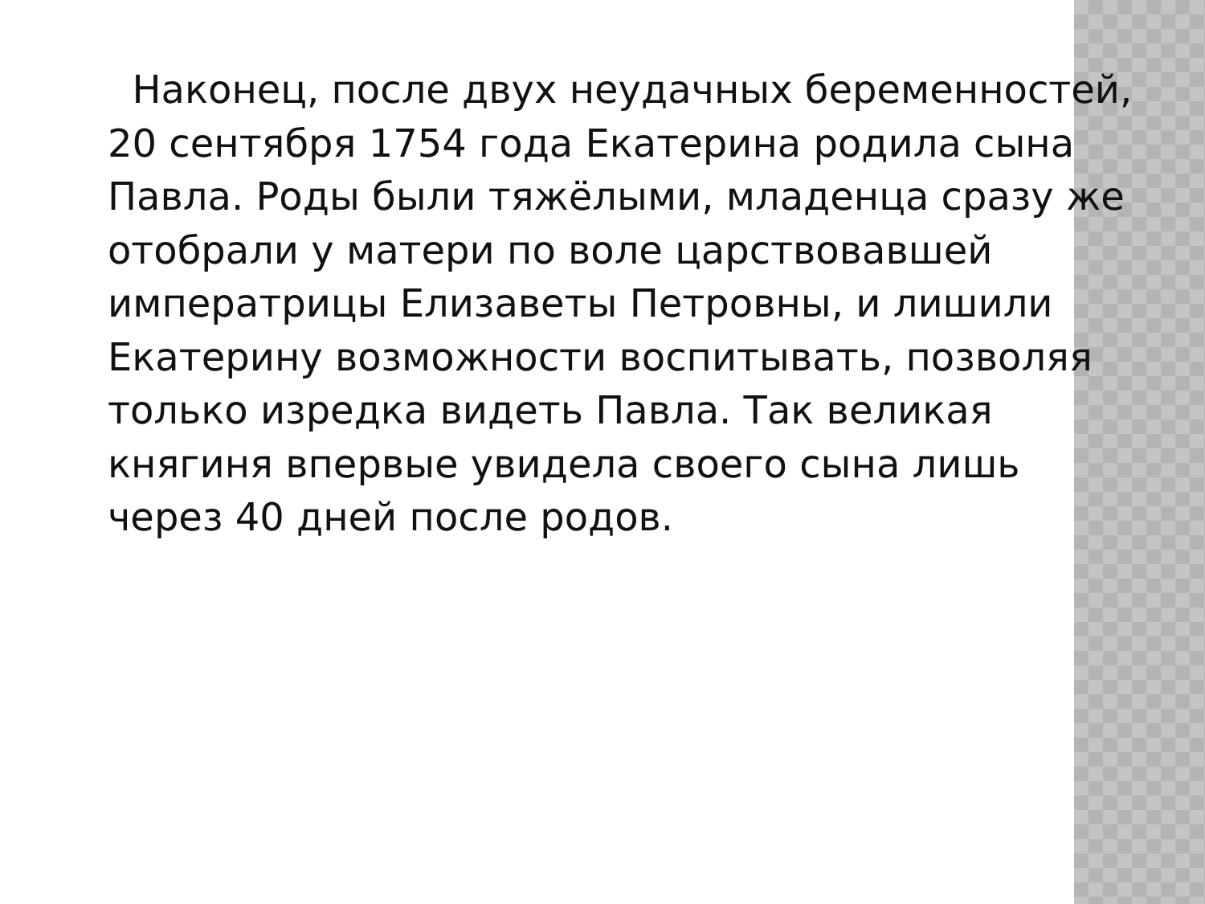Наконец, после двух неудачных беременностей, 20 сентября 1754 года Екатерина родила сына Павла. Роды были тяжёлыми, младенца сразу же отобрали у матери по воле царствовавшей императрицы Елизаветы Петровны, и лишили Екатерину возможности воспитывать, позволяя только изредка видеть Павла. Так великая княгиня впервые увидела своего сына лишь через 40 дней после родов.